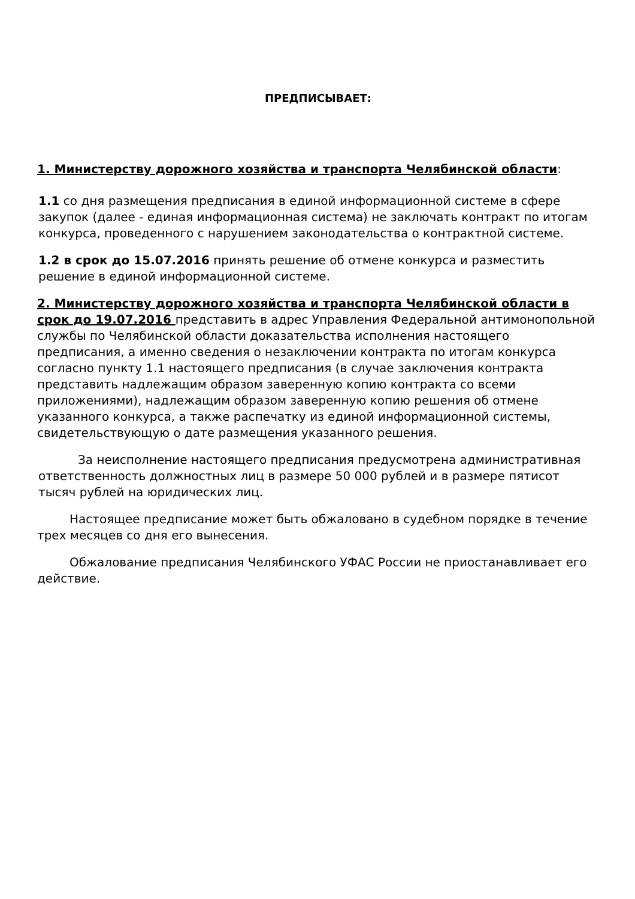ПРЕДПИСЫВАЕТ:
1. Министерству дорожного хозяйства и транспорта Челябинской области:
1.1 со дня размещения предписания в единой информационной системе в сфере закупок (далее - единая информационная система) не заключать контракт по итогам конкурса, проведенного с нарушением законодательства о контрактной системе.
1.2 в срок до 15.07.2016 принять решение об отмене конкурса и разместить решение в единой информационной системе.
2. Министерству дорожного хозяйства и транспорта Челябинской области в срок до 19.07.2016 представить в адрес Управления Федеральной антимонопольной службы по Челябинской области доказательства исполнения настоящего предписания, а именно сведения о незаключении контракта по итогам конкурса согласно пункту 1.1 настоящего предписания (в случае заключения контракта представить надлежащим образом заверенную копию контракта со всеми приложениями), надлежащим образом заверенную копию решения об отмене указанного конкурса, а также распечатку из единой информационной системы, свидетельствующую о дате размещения указанного решения.
За неисполнение настоящего предписания предусмотрена административная ответственность должностных лиц в размере 50 000 рублей и в размере пятисот тысяч рублей на юридических лиц.
Настоящее предписание может быть обжаловано в судебном порядке в течение трех месяцев со дня его вынесения.
Обжалование предписания Челябинского УФАС России не приостанавливает его действие.